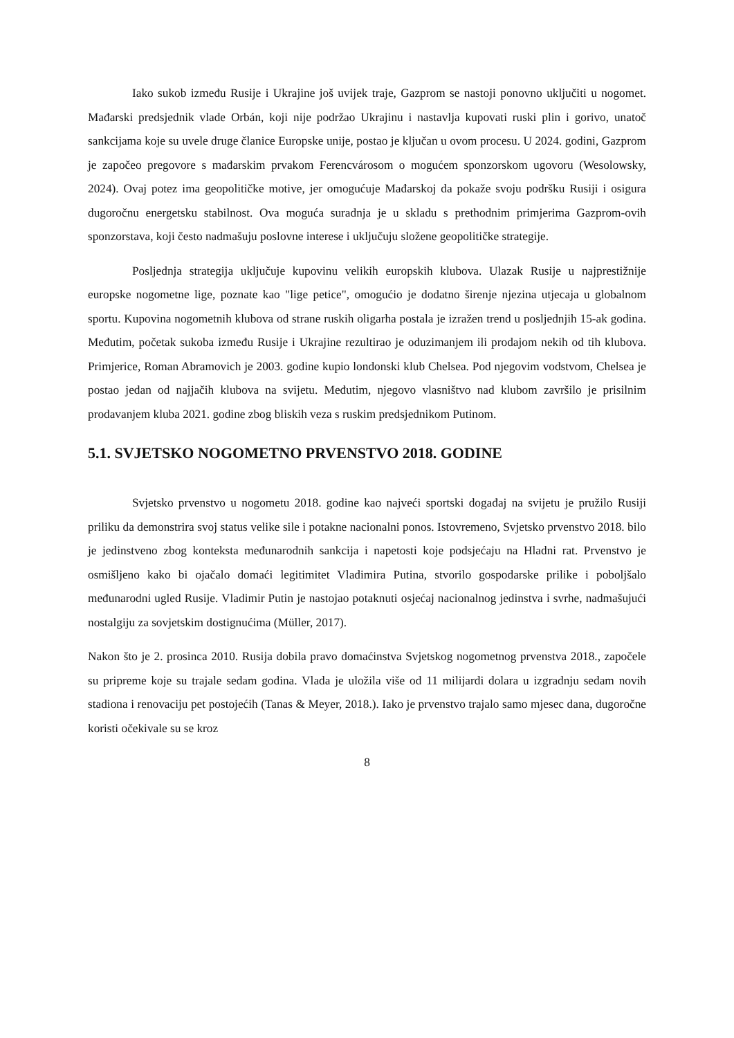Iako sukob između Rusije i Ukrajine još uvijek traje, Gazprom se nastoji ponovno uključiti u nogomet. Mađarski predsjednik vlade Orbán, koji nije podržao Ukrajinu i nastavlja kupovati ruski plin i gorivo, unatoč sankcijama koje su uvele druge članice Europske unije, postao je ključan u ovom procesu. U 2024. godini, Gazprom je započeo pregovore s mađarskim prvakom Ferencvárosom o mogućem sponzorskom ugovoru (Wesolowsky, 2024). Ovaj potez ima geopolitičke motive, jer omogućuje Mađarskoj da pokaže svoju podršku Rusiji i osigura dugoročnu energetsku stabilnost. Ova moguća suradnja je u skladu s prethodnim primjerima Gazprom-ovih sponzorstava, koji često nadmašuju poslovne interese i uključuju složene geopolitičke strategije.
Posljednja strategija uključuje kupovinu velikih europskih klubova. Ulazak Rusije u najprestižnije europske nogometne lige, poznate kao "lige petice", omogućio je dodatno širenje njezina utjecaja u globalnom sportu. Kupovina nogometnih klubova od strane ruskih oligarha postala je izražen trend u posljednjih 15-ak godina. Međutim, početak sukoba između Rusije i Ukrajine rezultirao je oduzimanjem ili prodajom nekih od tih klubova. Primjerice, Roman Abramovich je 2003. godine kupio londonski klub Chelsea. Pod njegovim vodstvom, Chelsea je postao jedan od najjačih klubova na svijetu. Međutim, njegovo vlasništvo nad klubom završilo je prisilnim prodavanjem kluba 2021. godine zbog bliskih veza s ruskim predsjednikom Putinom.
5.1. SVJETSKO NOGOMETNO PRVENSTVO 2018. GODINE
Svjetsko prvenstvo u nogometu 2018. godine kao najveći sportski događaj na svijetu je pružilo Rusiji priliku da demonstrira svoj status velike sile i potakne nacionalni ponos. Istovremeno, Svjetsko prvenstvo 2018. bilo je jedinstveno zbog konteksta međunarodnih sankcija i napetosti koje podsjećaju na Hladni rat. Prvenstvo je osmišljeno kako bi ojačalo domaći legitimitet Vladimira Putina, stvorilo gospodarske prilike i poboljšalo međunarodni ugled Rusije. Vladimir Putin je nastojao potaknuti osjećaj nacionalnog jedinstva i svrhe, nadmašujući nostalgiju za sovjetskim dostignućima (Müller, 2017).
Nakon što je 2. prosinca 2010. Rusija dobila pravo domaćinstva Svjetskog nogometnog prvenstva 2018., započele su pripreme koje su trajale sedam godina. Vlada je uložila više od 11 milijardi dolara u izgradnju sedam novih stadiona i renovaciju pet postojećih (Tanas & Meyer, 2018.). Iako je prvenstvo trajalo samo mjesec dana, dugoročne koristi očekivale su se kroz
8